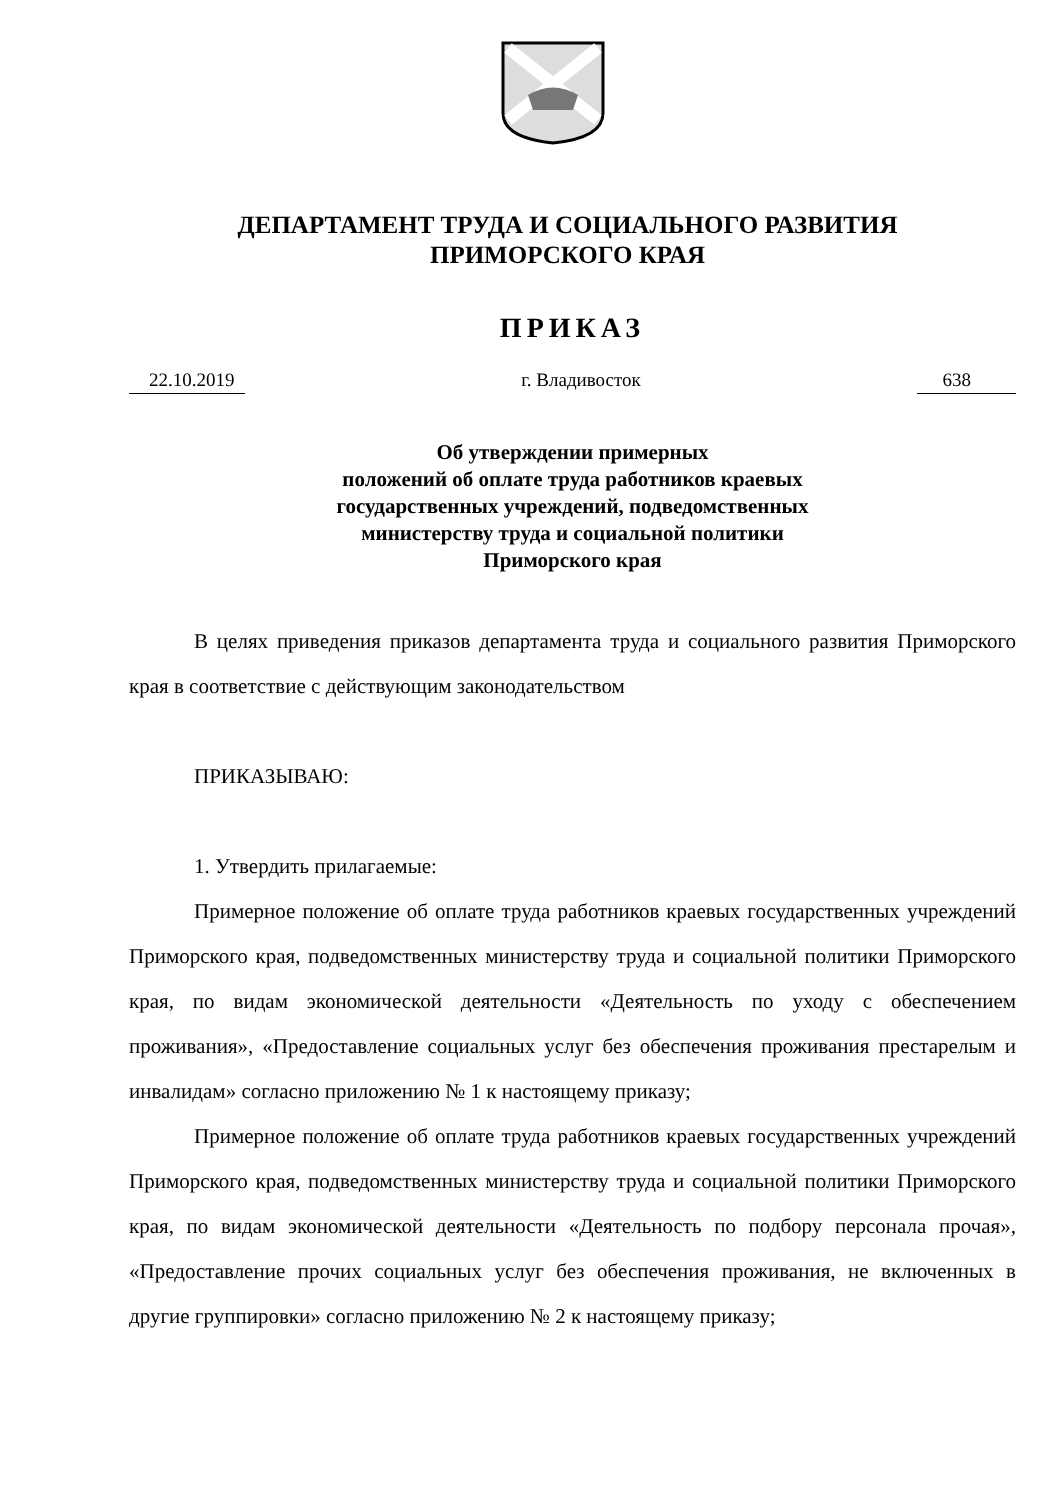ДЕПАРТАМЕНТ ТРУДА И СОЦИАЛЬНОГО РАЗВИТИЯ
ПРИМОРСКОГО КРАЯ
ПРИКАЗ
22.10.2019 г. Владивосток 638
Об утверждении примерных
положений об оплате труда работников краевых
государственных учреждений, подведомственных
министерству труда и социальной политики
Приморского края
В целях приведения приказов департамента труда и социального развития Приморского края в соответствие с действующим законодательством
ПРИКАЗЫВАЮ:
1. Утвердить прилагаемые:
Примерное положение об оплате труда работников краевых государственных учреждений Приморского края, подведомственных министерству труда и социальной политики Приморского края, по видам экономической деятельности «Деятельность по уходу с обеспечением проживания», «Предоставление социальных услуг без обеспечения проживания престарелым и инвалидам» согласно приложению № 1 к настоящему приказу;
Примерное положение об оплате труда работников краевых государственных учреждений Приморского края, подведомственных министерству труда и социальной политики Приморского края, по видам экономической деятельности «Деятельность по подбору персонала прочая», «Предоставление прочих социальных услуг без обеспечения проживания, не включенных в другие группировки» согласно приложению № 2 к настоящему приказу;